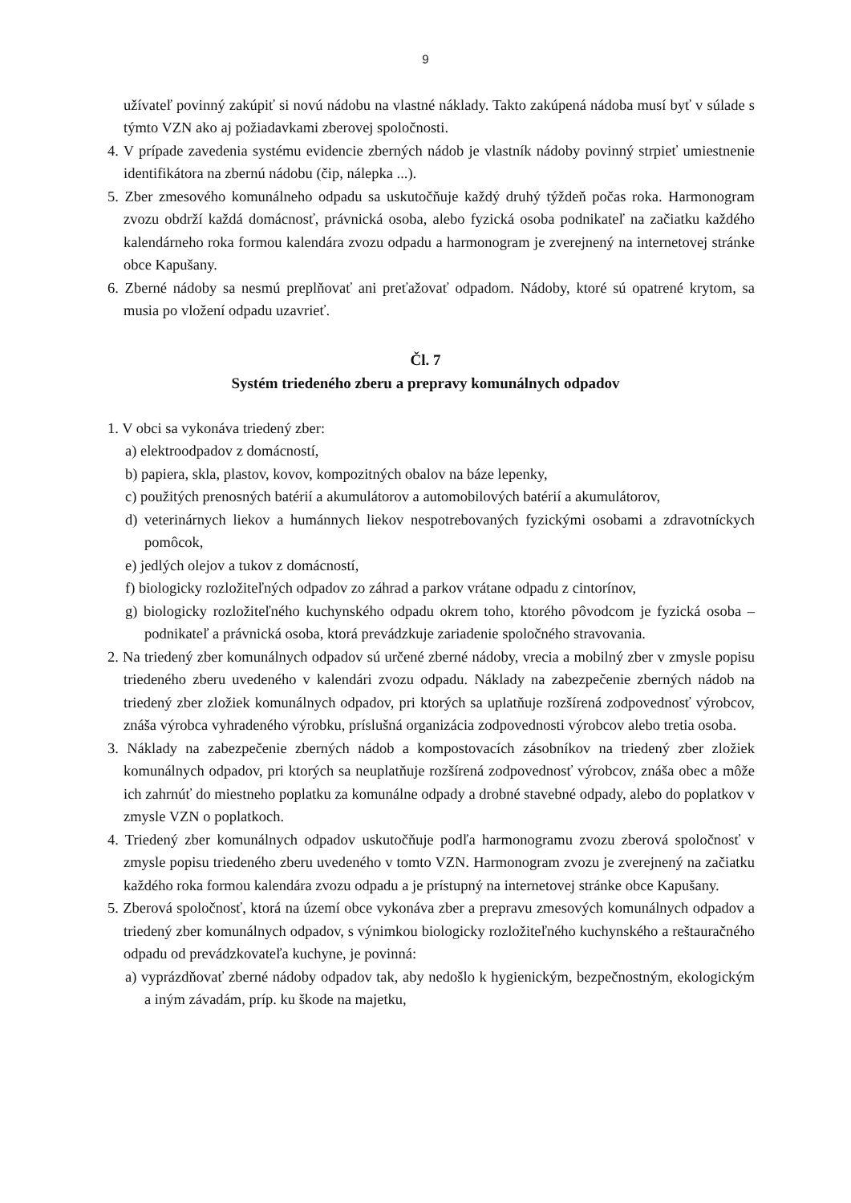9
užívateľ povinný zakúpiť si novú nádobu na vlastné náklady. Takto zakúpená nádoba musí byť v súlade s týmto VZN ako aj požiadavkami zberovej spoločnosti.
4. V prípade zavedenia systému evidencie zberných nádob je vlastník nádoby povinný strpieť umiestnenie identifikátora na zbernú nádobu (čip, nálepka ...).
5. Zber zmesového komunálneho odpadu sa uskutočňuje každý druhý týždeň počas roka. Harmonogram zvozu obdrží každá domácnosť, právnická osoba, alebo fyzická osoba podnikateľ na začiatku každého kalendárneho roka formou kalendára zvozu odpadu a harmonogram je zverejnený na internetovej stránke obce Kapušany.
6. Zberné nádoby sa nesmú preplňovať ani preťažovať odpadom. Nádoby, ktoré sú opatrené krytom, sa musia po vložení odpadu uzavrieť.
Čl. 7
Systém triedeného zberu a prepravy komunálnych odpadov
1. V obci sa vykonáva triedený zber:
a) elektroodpadov z domácností,
b) papiera, skla, plastov, kovov, kompozitných obalov na báze lepenky,
c) použitých prenosných batérií a akumulátorov a automobilových batérií a akumulátorov,
d) veterinárnych liekov a humánnych liekov nespotrebovaných fyzickými osobami a zdravotníckych pomôcok,
e) jedlých olejov a tukov z domácností,
f) biologicky rozložiteľných odpadov zo záhrad a parkov vrátane odpadu z cintorínov,
g) biologicky rozložiteľného kuchynského odpadu okrem toho, ktorého pôvodcom je fyzická osoba – podnikateľ a právnická osoba, ktorá prevádzkuje zariadenie spoločného stravovania.
2. Na triedený zber komunálnych odpadov sú určené zberné nádoby, vrecia a mobilný zber v zmysle popisu triedeného zberu uvedeného v kalendári zvozu odpadu. Náklady na zabezpečenie zberných nádob na triedený zber zložiek komunálnych odpadov, pri ktorých sa uplatňuje rozšírená zodpovednosť výrobcov, znáša výrobca vyhradeného výrobku, príslušná organizácia zodpovednosti výrobcov alebo tretia osoba.
3. Náklady na zabezpečenie zberných nádob a kompostovacích zásobníkov na triedený zber zložiek komunálnych odpadov, pri ktorých sa neuplatňuje rozšírená zodpovednosť výrobcov, znáša obec a môže ich zahrnúť do miestneho poplatku za komunálne odpady a drobné stavebné odpady, alebo do poplatkov v zmysle VZN o poplatkoch.
4. Triedený zber komunálnych odpadov uskutočňuje podľa harmonogramu zvozu zberová spoločnosť v zmysle popisu triedeného zberu uvedeného v tomto VZN. Harmonogram zvozu je zverejnený na začiatku každého roka formou kalendára zvozu odpadu a je prístupný na internetovej stránke obce Kapušany.
5. Zberová spoločnosť, ktorá na území obce vykonáva zber a prepravu zmesových komunálnych odpadov a triedený zber komunálnych odpadov, s výnimkou biologicky rozložiteľného kuchynského a reštauračného odpadu od prevádzkovateľa kuchyne, je povinná:
a) vyprázdňovať zberné nádoby odpadov tak, aby nedošlo k hygienickým, bezpečnostným, ekologickým a iným závadám, príp. ku škode na majetku,